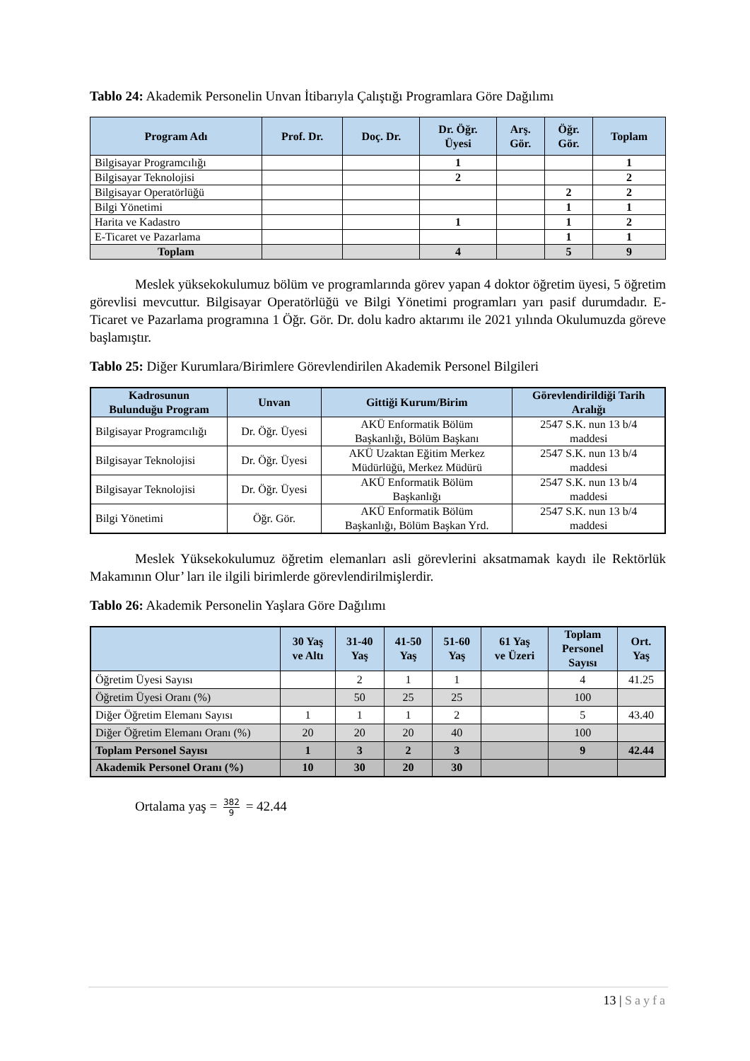Tablo 24: Akademik Personelin Unvan İtibarıyla Çalıştığı Programlara Göre Dağılımı
| Program Adı | Prof. Dr. | Doç. Dr. | Dr. Öğr. Üyesi | Arş. Gör. | Öğr. Gör. | Toplam |
| --- | --- | --- | --- | --- | --- | --- |
| Bilgisayar Programcılığı | | | 1 | | | 1 |
| Bilgisayar Teknolojisi | | | 2 | | | 2 |
| Bilgisayar Operatörlüğü | | | | | 2 | 2 |
| Bilgi Yönetimi | | | | | 1 | 1 |
| Harita ve Kadastro | | | 1 | | 1 | 2 |
| E-Ticaret ve Pazarlama | | | | | 1 | 1 |
| Toplam | | | 4 | | 5 | 9 |
Meslek yüksekokulumuz bölüm ve programlarında görev yapan 4 doktor öğretim üyesi, 5 öğretim görevlisi mevcuttur. Bilgisayar Operatörlüğü ve Bilgi Yönetimi programları yarı pasif durumdadır. E-Ticaret ve Pazarlama programına 1 Öğr. Gör. Dr. dolu kadro aktarımı ile 2021 yılında Okulumuzda göreve başlamıştır.
Tablo 25: Diğer Kurumlara/Birimlere Görevlendirilen Akademik Personel Bilgileri
| Kadrosunun Bulunduğu Program | Unvan | Gittiği Kurum/Birim | Görevlendirildiği Tarih Aralığı |
| --- | --- | --- | --- |
| Bilgisayar Programcılığı | Dr. Öğr. Üyesi | AKÜ Enformatik Bölüm Başkanlığı, Bölüm Başkanı | 2547 S.K. nun 13 b/4 maddesi |
| Bilgisayar Teknolojisi | Dr. Öğr. Üyesi | AKÜ Uzaktan Eğitim Merkez Müdürlüğü, Merkez Müdürü | 2547 S.K. nun 13 b/4 maddesi |
| Bilgisayar Teknolojisi | Dr. Öğr. Üyesi | AKÜ Enformatik Bölüm Başkanlığı | 2547 S.K. nun 13 b/4 maddesi |
| Bilgi Yönetimi | Öğr. Gör. | AKÜ Enformatik Bölüm Başkanlığı, Bölüm Başkan Yrd. | 2547 S.K. nun 13 b/4 maddesi |
Meslek Yüksekokulumuz öğretim elemanları asli görevlerini aksatmamak kaydı ile Rektörlük Makamının Olur’ ları ile ilgili birimlerde görevlendirilmişlerdir.
Tablo 26: Akademik Personelin Yaşlara Göre Dağılımı
| | 30 Yaş ve Altı | 31-40 Yaş | 41-50 Yaş | 51-60 Yaş | 61 Yaş ve Üzeri | Toplam Personel Sayısı | Ort. Yaş |
| --- | --- | --- | --- | --- | --- | --- | --- |
| Öğretim Üyesi Sayısı | | 2 | 1 | 1 | | 4 | 41.25 |
| Öğretim Üyesi Oranı (%) | | 50 | 25 | 25 | | 100 | |
| Diğer Öğretim Elemanı Sayısı | 1 | 1 | 1 | 2 | | 5 | 43.40 |
| Diğer Öğretim Elemanı Oranı (%) | 20 | 20 | 20 | 40 | | 100 | |
| Toplam Personel Sayısı | 1 | 3 | 2 | 3 | | 9 | 42.44 |
| Akademik Personel Oranı (%) | 10 | 30 | 20 | 30 | | | |
Ortalama yaş = 382 9 = 42.44
13 | Sayfa